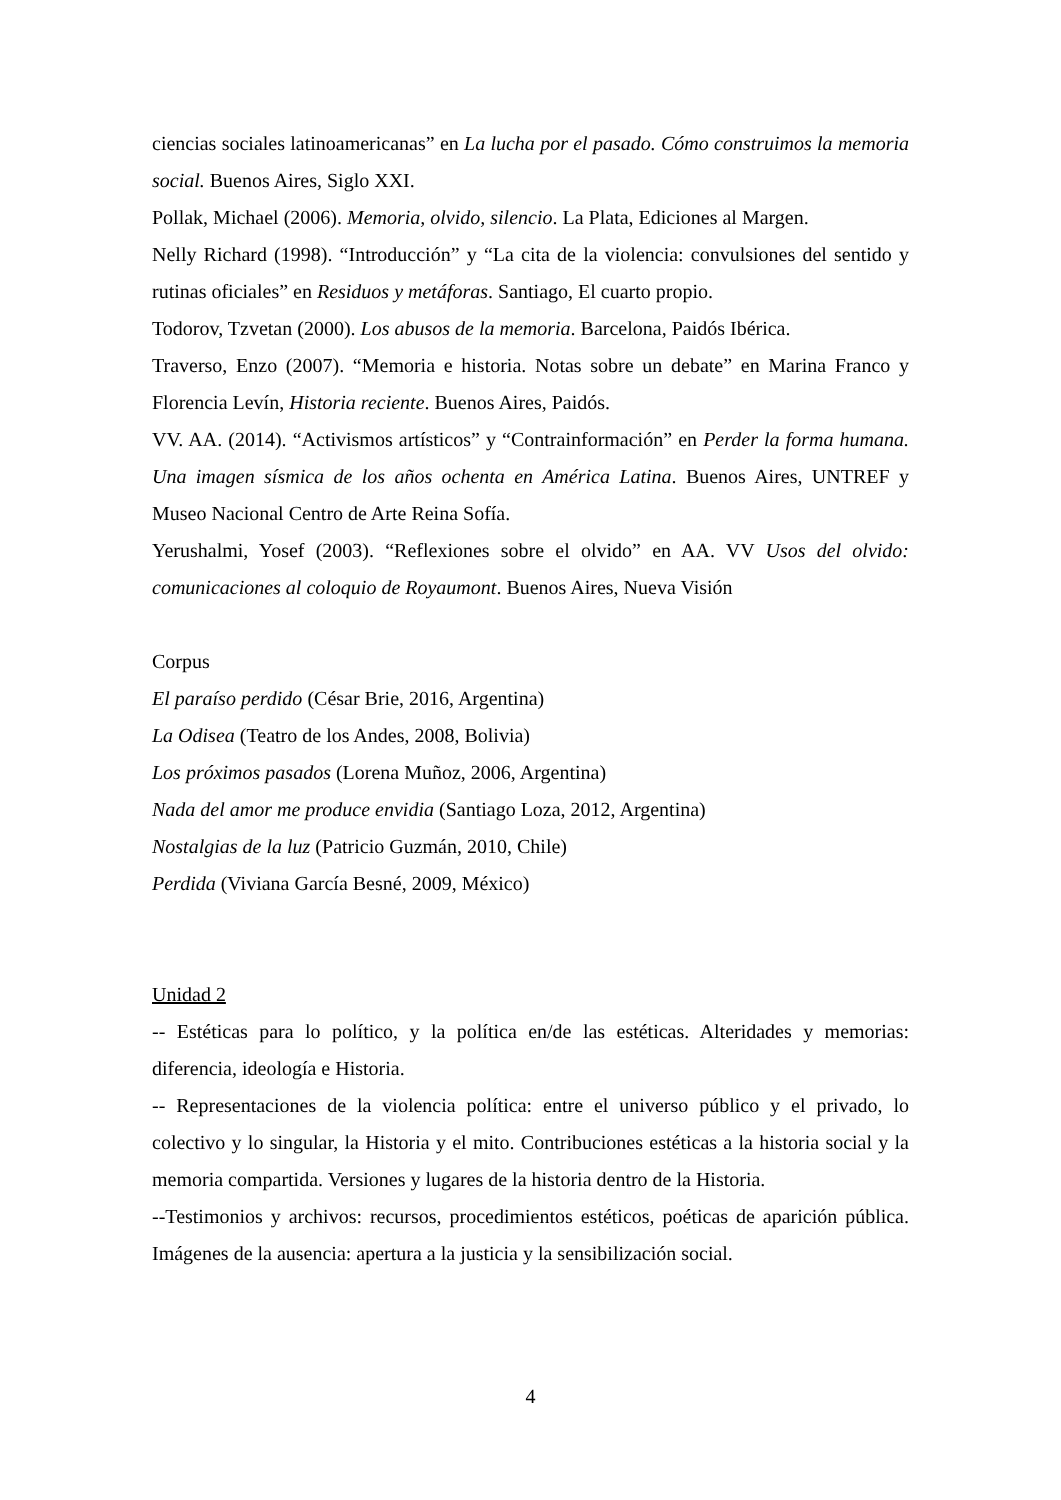ciencias sociales latinoamericanas” en La lucha por el pasado. Cómo construimos la memoria social. Buenos Aires, Siglo XXI.
Pollak, Michael (2006). Memoria, olvido, silencio. La Plata, Ediciones al Margen.
Nelly Richard (1998). “Introducción” y “La cita de la violencia: convulsiones del sentido y rutinas oficiales” en Residuos y metáforas. Santiago, El cuarto propio.
Todorov, Tzvetan (2000). Los abusos de la memoria. Barcelona, Paidós Ibérica.
Traverso, Enzo (2007). “Memoria e historia. Notas sobre un debate” en Marina Franco y Florencia Levín, Historia reciente. Buenos Aires, Paidós.
VV. AA. (2014). “Activismos artísticos” y “Contrainformación” en Perder la forma humana. Una imagen sísmica de los años ochenta en América Latina. Buenos Aires, UNTREF y Museo Nacional Centro de Arte Reina Sofía.
Yerushalmi, Yosef (2003). “Reflexiones sobre el olvido” en AA. VV Usos del olvido: comunicaciones al coloquio de Royaumont. Buenos Aires, Nueva Visión
Corpus
El paraíso perdido (César Brie, 2016, Argentina)
La Odisea (Teatro de los Andes, 2008, Bolivia)
Los próximos pasados (Lorena Muñoz, 2006, Argentina)
Nada del amor me produce envidia (Santiago Loza, 2012, Argentina)
Nostalgias de la luz (Patricio Guzmán, 2010, Chile)
Perdida (Viviana García Besné, 2009, México)
Unidad 2
-- Estéticas para lo político, y la política en/de las estéticas. Alteridades y memorias: diferencia, ideología e Historia.
-- Representaciones de la violencia política: entre el universo público y el privado, lo colectivo y lo singular, la Historia y el mito. Contribuciones estéticas a la historia social y la memoria compartida. Versiones y lugares de la historia dentro de la Historia.
--Testimonios y archivos: recursos, procedimientos estéticos, poéticas de aparición pública. Imágenes de la ausencia: apertura a la justicia y la sensibilización social.
4